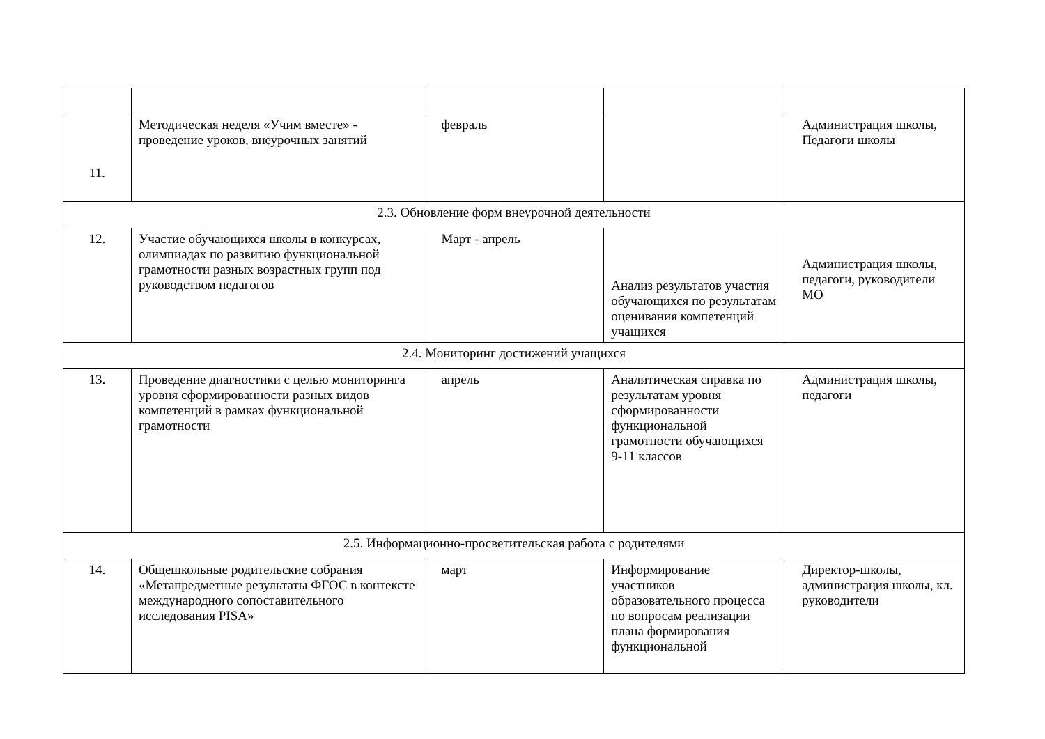| 11. | Методическая неделя «Учим вместе» - проведение уроков, внеурочных занятий | февраль | | Администрация школы, Педагоги школы |
| 2.3. Обновление форм внеурочной деятельности | | | | |
| 12. | Участие обучающихся школы в конкурсах, олимпиадах по развитию функциональной грамотности разных возрастных групп под руководством педагогов | Март - апрель | Анализ результатов участия обучающихся по результатам оценивания компетенций учащихся | Администрация школы, педагоги, руководители МО |
| 2.4. Мониторинг достижений учащихся | | | | |
| 13. | Проведение диагностики с целью мониторинга уровня сформированности разных видов компетенций в рамках функциональной грамотности | апрель | Аналитическая справка по результатам уровня сформированности функциональной грамотности обучающихся 9-11 классов | Администрация школы, педагоги |
| 2.5. Информационно-просветительская работа с родителями | | | | |
| 14. | Общешкольные родительские собрания «Метапредметные результаты ФГОС в контексте международного сопоставительного исследования PISA» | март | Информирование участников образовательного процесса по вопросам реализации плана формирования функциональной | Директор-школы, администрация школы, кл. руководители |